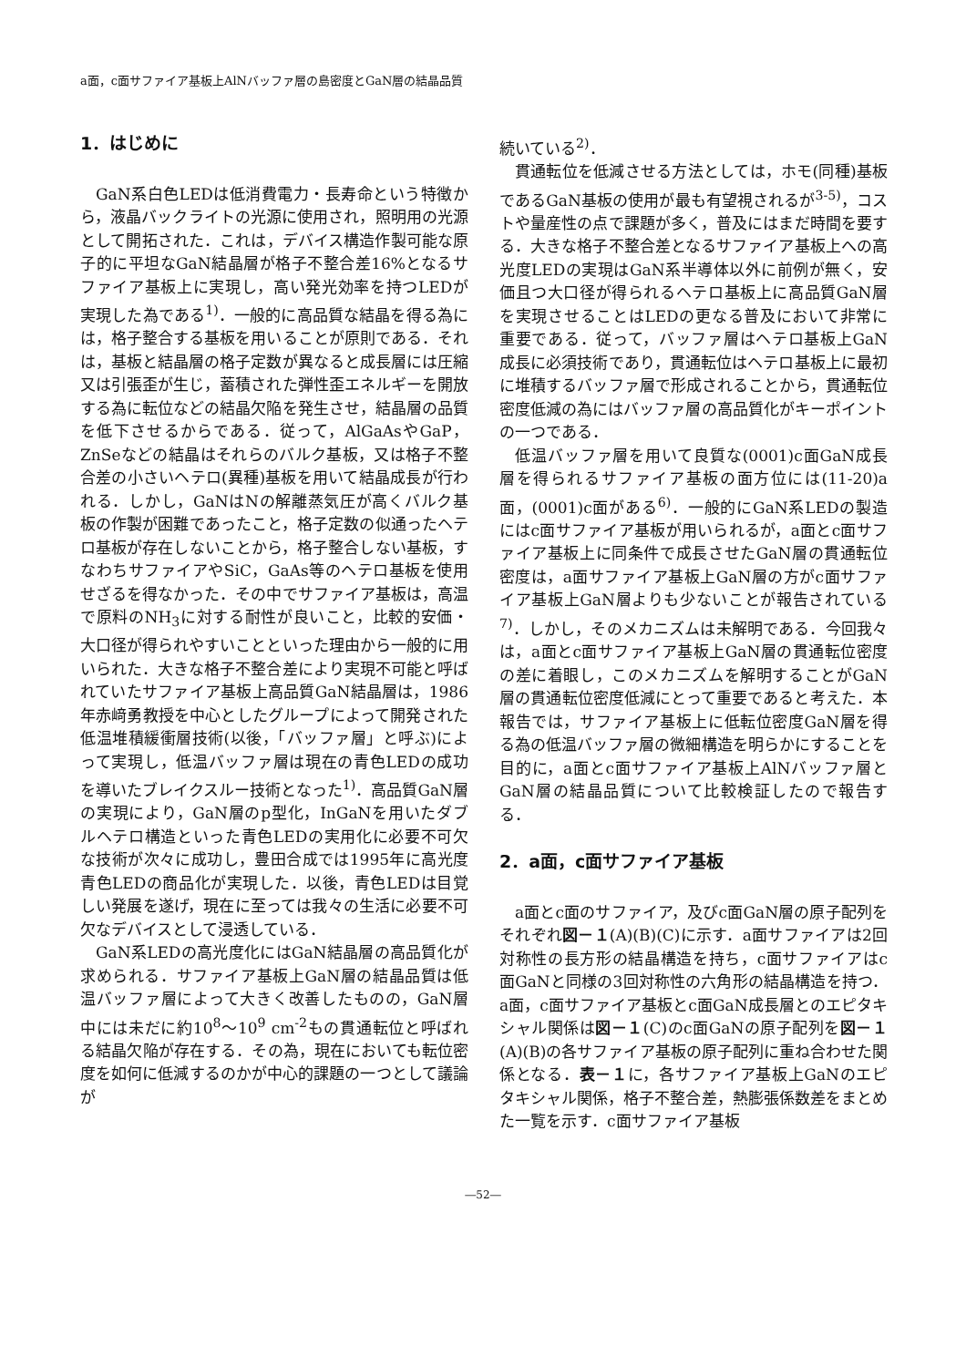a面，c面サファイア基板上AlNバッファ層の島密度とGaN層の結晶品質
1．はじめに
GaN系白色LEDは低消費電力・長寿命という特徴から，液晶バックライトの光源に使用され，照明用の光源として開拓された．これは，デバイス構造作製可能な原子的に平坦なGaN結晶層が格子不整合差16%となるサファイア基板上に実現し，高い発光効率を持つLEDが実現した為である<sup>1)</sup>．一般的に高品質な結晶を得る為には，格子整合する基板を用いることが原則である．それは，基板と結晶層の格子定数が異なると成長層には圧縮又は引張歪が生じ，蓄積された弾性歪エネルギーを開放する為に転位などの結晶欠陥を発生させ，結晶層の品質を低下させるからである．従って，AlGaAsやGaP，ZnSeなどの結晶はそれらのバルク基板，又は格子不整合差の小さいヘテロ(異種)基板を用いて結晶成長が行われる．しかし，GaNはNの解離蒸気圧が高くバルク基板の作製が困難であったこと，格子定数の似通ったヘテロ基板が存在しないことから，格子整合しない基板，すなわちサファイアやSiC，GaAs等のヘテロ基板を使用せざるを得なかった．その中でサファイア基板は，高温で原料のNH<sub>3</sub>に対する耐性が良いこと，比較的安価・大口径が得られやすいことといった理由から一般的に用いられた．大きな格子不整合差により実現不可能と呼ばれていたサファイア基板上高品質GaN結晶層は，1986年赤﨑勇教授を中心としたグループによって開発された低温堆積緩衝層技術(以後，「バッファ層」と呼ぶ)によって実現し，低温バッファ層は現在の青色LEDの成功を導いたブレイクスルー技術となった<sup>1)</sup>．高品質GaN層の実現により，GaN層のp型化，InGaNを用いたダブルヘテロ構造といった青色LEDの実用化に必要不可欠な技術が次々に成功し，豊田合成では1995年に高光度青色LEDの商品化が実現した．以後，青色LEDは目覚しい発展を遂げ，現在に至っては我々の生活に必要不可欠なデバイスとして浸透している．
GaN系LEDの高光度化にはGaN結晶層の高品質化が求められる．サファイア基板上GaN層の結晶品質は低温バッファ層によって大きく改善したものの，GaN層中には未だに約10<sup>8</sup>～10<sup>9</sup> cm<sup>-2</sup>もの貫通転位と呼ばれる結晶欠陥が存在する．その為，現在においても転位密度を如何に低減するのかが中心的課題の一つとして議論が
続いている<sup>2)</sup>．
貫通転位を低減させる方法としては，ホモ(同種)基板であるGaN基板の使用が最も有望視されるが<sup>3-5)</sup>，コストや量産性の点で課題が多く，普及にはまだ時間を要する．大きな格子不整合差となるサファイア基板上への高光度LEDの実現はGaN系半導体以外に前例が無く，安価且つ大口径が得られるヘテロ基板上に高品質GaN層を実現させることはLEDの更なる普及において非常に重要である．従って，バッファ層はヘテロ基板上GaN成長に必須技術であり，貫通転位はヘテロ基板上に最初に堆積するバッファ層で形成されることから，貫通転位密度低減の為にはバッファ層の高品質化がキーポイントの一つである．
低温バッファ層を用いて良質な(0001)c面GaN成長層を得られるサファイア基板の面方位には(11-20)a面，(0001)c面がある<sup>6)</sup>．一般的にGaN系LEDの製造にはc面サファイア基板が用いられるが，a面とc面サファイア基板上に同条件で成長させたGaN層の貫通転位密度は，a面サファイア基板上GaN層の方がc面サファイア基板上GaN層よりも少ないことが報告されている<sup>7)</sup>．しかし，そのメカニズムは未解明である．今回我々は，a面とc面サファイア基板上GaN層の貫通転位密度の差に着眼し，このメカニズムを解明することがGaN層の貫通転位密度低減にとって重要であると考えた．本報告では，サファイア基板上に低転位密度GaN層を得る為の低温バッファ層の微細構造を明らかにすることを目的に，a面とc面サファイア基板上AlNバッファ層とGaN層の結晶品質について比較検証したので報告する．
2．a面，c面サファイア基板
a面とc面のサファイア，及びc面GaN層の原子配列をそれぞれ図－１(A)(B)(C)に示す．a面サファイアは2回対称性の長方形の結晶構造を持ち，c面サファイアはc面GaNと同様の3回対称性の六角形の結晶構造を持つ．a面，c面サファイア基板とc面GaN成長層とのエピタキシャル関係は図－１(C)のc面GaNの原子配列を図－１(A)(B)の各サファイア基板の原子配列に重ね合わせた関係となる．表－１に，各サファイア基板上GaNのエピタキシャル関係，格子不整合差，熱膨張係数差をまとめた一覧を示す．c面サファイア基板
―52―